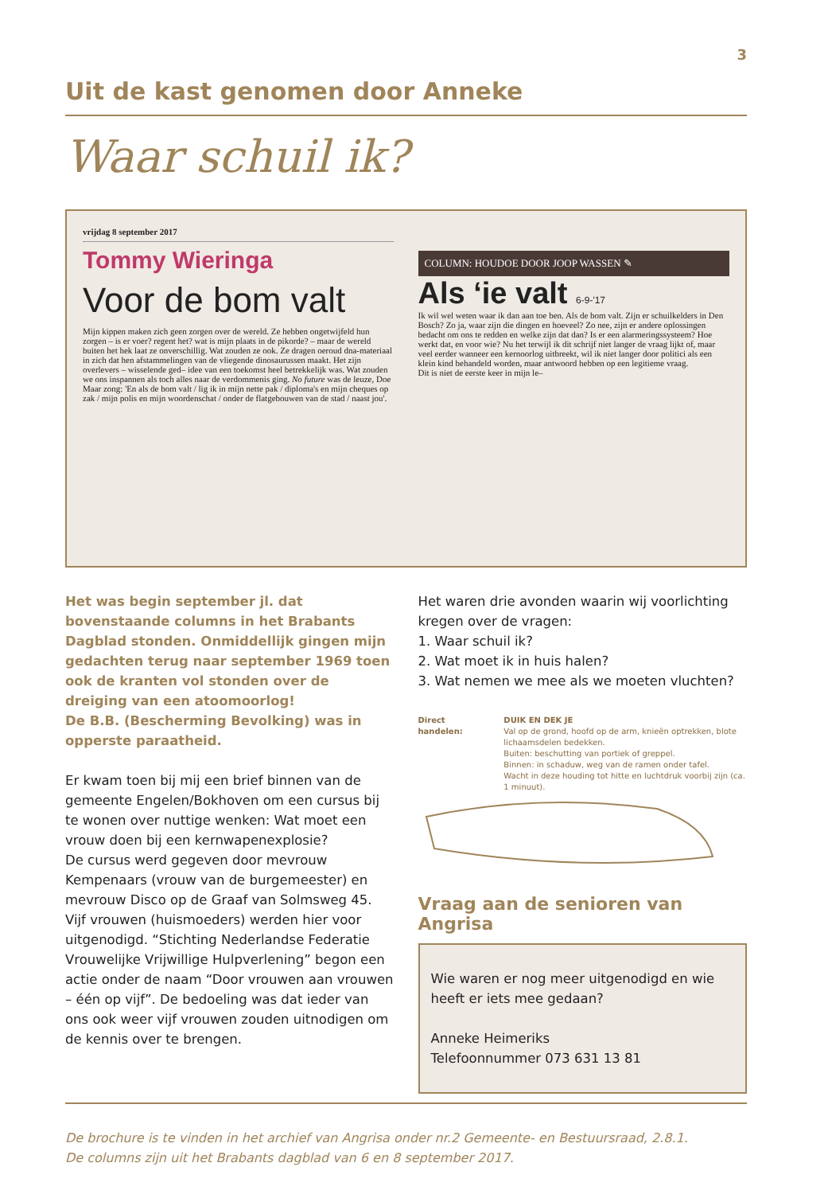3
Uit de kast genomen door Anneke
Waar schuil ik?
vrijdag 8 september 2017
Tommy Wieringa
Voor de bom valt
Mijn kippen maken zich geen zorgen over de wereld. Ze hebben ongetwijfeld hun zorgen – is er voer? regent het? wat is mijn plaats in de pikorde? – maar de wereld buiten het hek laat ze onverschillig. Wat zouden ze ook. Ze dragen oeroud dna-materiaal in zich dat hen afstammelingen van de vliegende dinosaurussen maakt. Het zijn overlevers – wisselende ged– idee van een toekomst heel betrekkelijk was. Wat zouden we ons inspannen als toch alles naar de verdommenis ging. No future was de leuze, Doe Maar zong: 'En als de bom valt / lig ik in mijn nette pak / diploma's en mijn cheques op zak / mijn polis en mijn woordenschat / onder de flatgebouwen van de stad / naast jou'.
COLUMN: HOUDOE DOOR JOOP WASSEN ✎
Als ‘ie valt 6-9-'17
Ik wil wel weten waar ik dan aan toe ben. Als de bom valt. Zijn er schuilkelders in Den Bosch? Zo ja, waar zijn die dingen en hoeveel? Zo nee, zijn er andere oplossingen bedacht om ons te redden en welke zijn dat dan? Is er een alarmeringssysteem? Hoe werkt dat, en voor wie? Nu het terwijl ik dit schrijf niet langer de vraag lijkt of, maar veel eerder wanneer een kernoorlog uitbreekt, wil ik niet langer door politici als een klein kind behandeld worden, maar antwoord hebben op een legitieme vraag.
Dit is niet de eerste keer in mijn le–
Het was begin september jl. dat bovenstaande columns in het Brabants Dagblad stonden. Onmiddellijk gingen mijn gedachten terug naar september 1969 toen ook de kranten vol stonden over de dreiging van een atoomoorlog!
De B.B. (Bescherming Bevolking) was in opperste paraatheid.
Er kwam toen bij mij een brief binnen van de gemeente Engelen/Bokhoven om een cursus bij te wonen over nuttige wenken: Wat moet een vrouw doen bij een kernwapenexplosie?
De cursus werd gegeven door mevrouw Kempenaars (vrouw van de burgemeester) en mevrouw Disco op de Graaf van Solmsweg 45. Vijf vrouwen (huismoeders) werden hier voor uitgenodigd. “Stichting Nederlandse Federatie Vrouwelijke Vrijwillige Hulpverlening” begon een actie onder de naam “Door vrouwen aan vrouwen – één op vijf”. De bedoeling was dat ieder van ons ook weer vijf vrouwen zouden uitnodigen om de kennis over te brengen.
Het waren drie avonden waarin wij voorlichting kregen over de vragen:
1. Waar schuil ik?
2. Wat moet ik in huis halen?
3. Wat nemen we mee als we moeten vluchten?
Direct handelen: DUIK EN DEK JE
Val op de grond, hoofd op de arm, knieën optrekken, blote lichaamsdelen bedekken.
Buiten: beschutting van portiek of greppel.
Binnen: in schaduw, weg van de ramen onder tafel.
Wacht in deze houding tot hitte en luchtdruk voorbij zijn (ca. 1 minuut).
Vraag aan de senioren van Angrisa
Wie waren er nog meer uitgenodigd en wie heeft er iets mee gedaan?
Anneke Heimeriks
Telefoonnummer 073 631 13 81
De brochure is te vinden in het archief van Angrisa onder nr.2 Gemeente- en Bestuursraad, 2.8.1.
De columns zijn uit het Brabants dagblad van 6 en 8 september 2017.